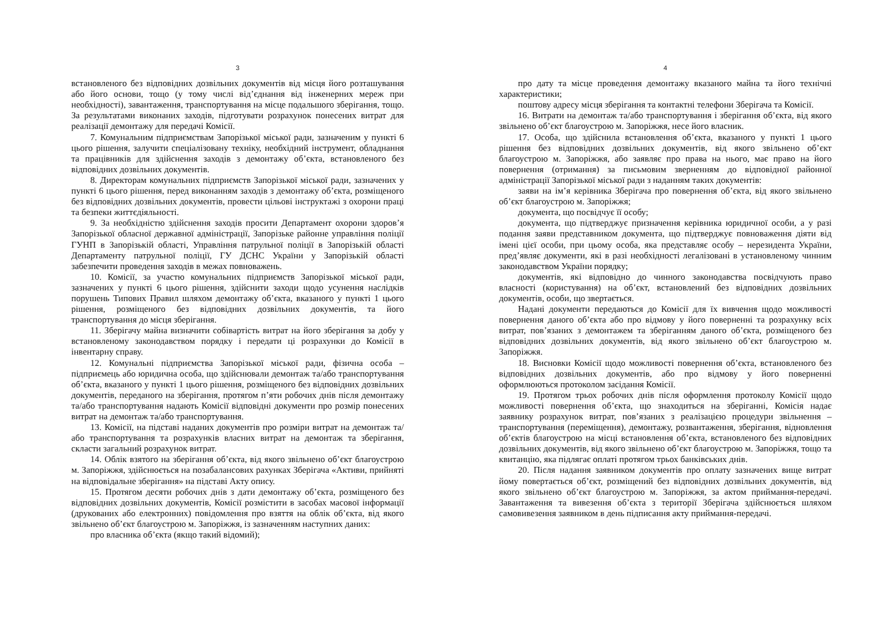3
встановленого без відповідних дозвільних документів від місця його розташування або його основи, тощо (у тому числі від’єднання від інженерних мереж при необхідності), завантаження, транспортування на місце подальшого зберігання, тощо. За результатами виконаних заходів, підготувати розрахунок понесених витрат для реалізації демонтажу для передачі Комісії.
7. Комунальним підприємствам Запорізької міської ради, зазначеним у пункті 6 цього рішення, залучити спеціалізовану техніку, необхідний інструмент, обладнання та працівників для здійснення заходів з демонтажу об’єкта, встановленого без відповідних дозвільних документів.
8. Директорам комунальних підприємств Запорізької міської ради, зазначених у пункті 6 цього рішення, перед виконанням заходів з демонтажу об’єкта, розміщеного без відповідних дозвільних документів, провести цільові інструктажі з охорони праці та безпеки життєдіяльності.
9. За необхідністю здійснення заходів просити Департамент охорони здоров’я Запорізької обласної державної адміністрації, Запорізьке районне управління поліції ГУНП в Запорізькій області, Управління патрульної поліції в Запорізькій області Департаменту патрульної поліції, ГУ ДСНС України у Запорізькій області забезпечити проведення заходів в межах повноважень.
10. Комісії, за участю комунальних підприємств Запорізької міської ради, зазначених у пункті 6 цього рішення, здійснити заходи щодо усунення наслідків порушень Типових Правил шляхом демонтажу об’єкта, вказаного у пункті 1 цього рішення, розміщеного без відповідних дозвільних документів, та його транспортування до місця зберігання.
11. Зберігачу майна визначити собівартість витрат на його зберігання за добу у встановленому законодавством порядку і передати ці розрахунки до Комісії в інвентарну справу.
12. Комунальні підприємства Запорізької міської ради, фізична особа – підприємець або юридична особа, що здійснювали демонтаж та/або транспортування об’єкта, вказаного у пункті 1 цього рішення, розміщеного без відповідних дозвільних документів, переданого на зберігання, протягом п’яти робочих днів після демонтажу та/або транспортування надають Комісії відповідні документи про розмір понесених витрат на демонтаж та/або транспортування.
13. Комісії, на підставі наданих документів про розміри витрат на демонтаж та/або транспортування та розрахунків власних витрат на демонтаж та зберігання, скласти загальний розрахунок витрат.
14. Облік взятого на зберігання об’єкта, від якого звільнено об’єкт благоустрою м. Запоріжжя, здійснюється на позабалансових рахунках Зберігача «Активи, прийняті на відповідальне зберігання» на підставі Акту опису.
15. Протягом десяти робочих днів з дати демонтажу об’єкта, розміщеного без відповідних дозвільних документів, Комісії розмістити в засобах масової інформації (друкованих або електронних) повідомлення про взяття на облік об’єкта, від якого звільнено об’єкт благоустрою м. Запоріжжя, із зазначенням наступних даних:
про власника об’єкта (якщо такий відомий);
4
про дату та місце проведення демонтажу вказаного майна та його технічні характеристики;
поштову адресу місця зберігання та контактні телефони Зберігача та Комісії.
16. Витрати на демонтаж та/або транспортування і зберігання об’єкта, від якого звільнено об’єкт благоустрою м. Запоріжжя, несе його власник.
17. Особа, що здійснила встановлення об’єкта, вказаного у пункті 1 цього рішення без відповідних дозвільних документів, від якого звільнено об’єкт благоустрою м. Запоріжжя, або заявляє про права на нього, має право на його повернення (отримання) за письмовим зверненням до відповідної районної адміністрації Запорізької міської ради з наданням таких документів:
заяви на ім’я керівника Зберігача про повернення об’єкта, від якого звільнено об’єкт благоустрою м. Запоріжжя;
документа, що посвідчує її особу;
документа, що підтверджує призначення керівника юридичної особи, а у разі подання заяви представником документа, що підтверджує повноваження діяти від імені цієї особи, при цьому особа, яка представляє особу – нерезидента України, пред’являє документи, які в разі необхідності легалізовані в установленому чинним законодавством України порядку;
документів, які відповідно до чинного законодавства посвідчують право власності (користування) на об’єкт, встановлений без відповідних дозвільних документів, особи, що звертається.
Надані документи передаються до Комісії для їх вивчення щодо можливості повернення даного об’єкта або про відмову у його поверненні та розрахунку всіх витрат, пов’язаних з демонтажем та зберіганням даного об’єкта, розміщеного без відповідних дозвільних документів, від якого звільнено об’єкт благоустрою м. Запоріжжя.
18. Висновки Комісії щодо можливості повернення об’єкта, встановленого без відповідних дозвільних документів, або про відмову у його поверненні оформлюються протоколом засідання Комісії.
19. Протягом трьох робочих днів після оформлення протоколу Комісії щодо можливості повернення об’єкта, що знаходиться на зберіганні, Комісія надає заявнику розрахунок витрат, пов’язаних з реалізацією процедури звільнення – транспортування (переміщення), демонтажу, розвантаження, зберігання, відновлення об’єктів благоустрою на місці встановлення об’єкта, встановленого без відповідних дозвільних документів, від якого звільнено об’єкт благоустрою м. Запоріжжя, тощо та квитанцію, яка підлягає оплаті протягом трьох банківських днів.
20. Після надання заявником документів про оплату зазначених вище витрат йому повертається об’єкт, розміщений без відповідних дозвільних документів, від якого звільнено об’єкт благоустрою м. Запоріжжя, за актом приймання-передачі. Завантаження та вивезення об’єкта з території Зберігача здійснюється шляхом самовивезення заявником в день підписання акту приймання-передачі.